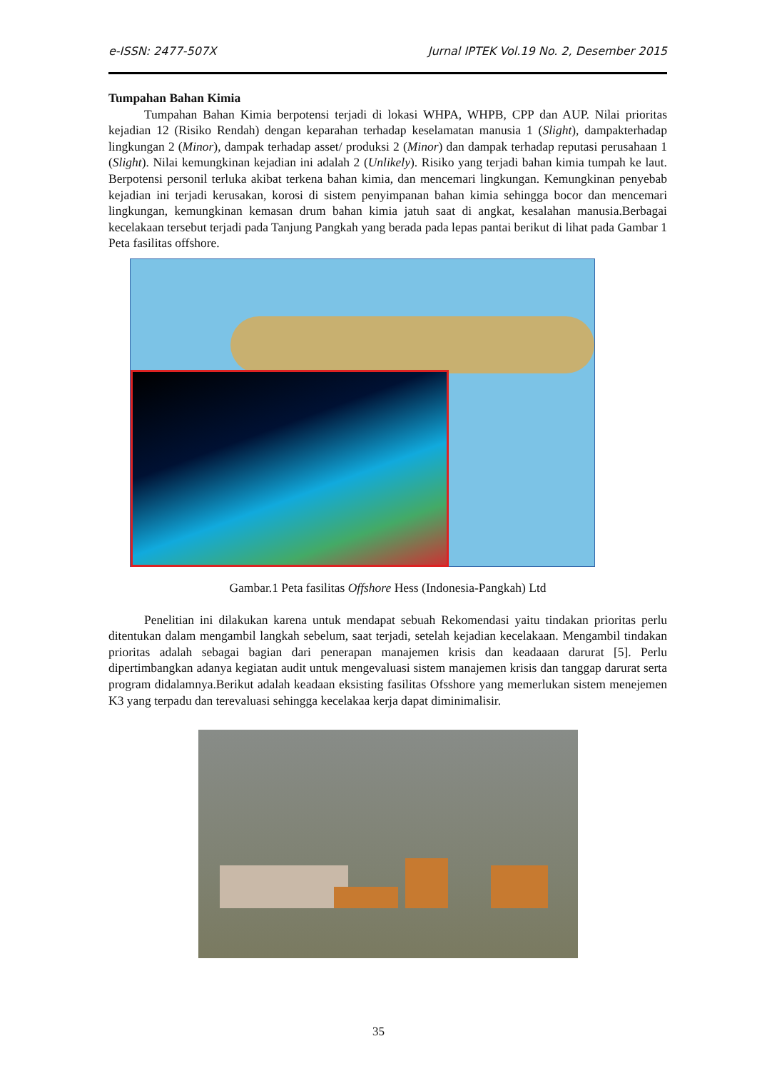e-ISSN: 2477-507X Jurnal IPTEK Vol.19 No. 2, Desember 2015
Tumpahan Bahan Kimia
Tumpahan Bahan Kimia berpotensi terjadi di lokasi WHPA, WHPB, CPP dan AUP. Nilai prioritas kejadian 12 (Risiko Rendah) dengan keparahan terhadap keselamatan manusia 1 (Slight), dampakterhadap lingkungan 2 (Minor), dampak terhadap asset/ produksi 2 (Minor) dan dampak terhadap reputasi perusahaan 1 (Slight). Nilai kemungkinan kejadian ini adalah 2 (Unlikely). Risiko yang terjadi bahan kimia tumpah ke laut. Berpotensi personil terluka akibat terkena bahan kimia, dan mencemari lingkungan. Kemungkinan penyebab kejadian ini terjadi kerusakan, korosi di sistem penyimpanan bahan kimia sehingga bocor dan mencemari lingkungan, kemungkinan kemasan drum bahan kimia jatuh saat di angkat, kesalahan manusia.Berbagai kecelakaan tersebut terjadi pada Tanjung Pangkah yang berada pada lepas pantai berikut di lihat pada Gambar 1 Peta fasilitas offshore.
Gambar.1 Peta fasilitas Offshore Hess (Indonesia-Pangkah) Ltd
Penelitian ini dilakukan karena untuk mendapat sebuah Rekomendasi yaitu tindakan prioritas perlu ditentukan dalam mengambil langkah sebelum, saat terjadi, setelah kejadian kecelakaan. Mengambil tindakan prioritas adalah sebagai bagian dari penerapan manajemen krisis dan keadaaan darurat [5]. Perlu dipertimbangkan adanya kegiatan audit untuk mengevaluasi sistem manajemen krisis dan tanggap darurat serta program didalamnya.Berikut adalah keadaan eksisting fasilitas Ofsshore yang memerlukan sistem menejemen K3 yang terpadu dan terevaluasi sehingga kecelakaa kerja dapat diminimalisir.
35